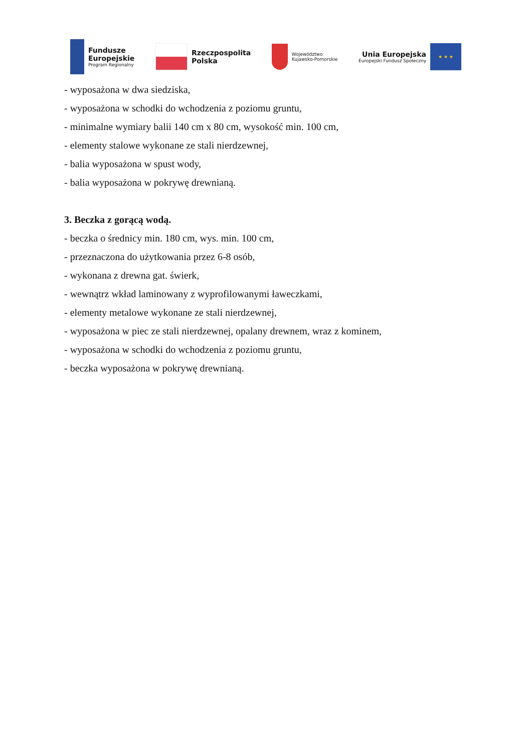Fundusze
Europejskie
Program Regionalny
Rzeczpospolita
Polska
Województwo
Kujawsko-Pomorskie
Unia Europejska
Europejski Fundusz Społeczny
★ ★ ★
- wyposażona w dwa siedziska,
- wyposażona w schodki do wchodzenia z poziomu gruntu,
- minimalne wymiary balii 140 cm x 80 cm, wysokość min. 100 cm,
- elementy stalowe wykonane ze stali nierdzewnej,
- balia wyposażona w spust wody,
- balia wyposażona w pokrywę drewnianą.
3. Beczka z gorącą wodą.
- beczka o średnicy min. 180 cm, wys. min. 100 cm,
- przeznaczona do użytkowania przez 6-8 osób,
- wykonana z drewna gat. świerk,
- wewnątrz wkład laminowany z wyprofilowanymi ławeczkami,
- elementy metalowe wykonane ze stali nierdzewnej,
- wyposażona w piec ze stali nierdzewnej, opalany drewnem, wraz z kominem,
- wyposażona w schodki do wchodzenia z poziomu gruntu,
- beczka wyposażona w pokrywę drewnianą.